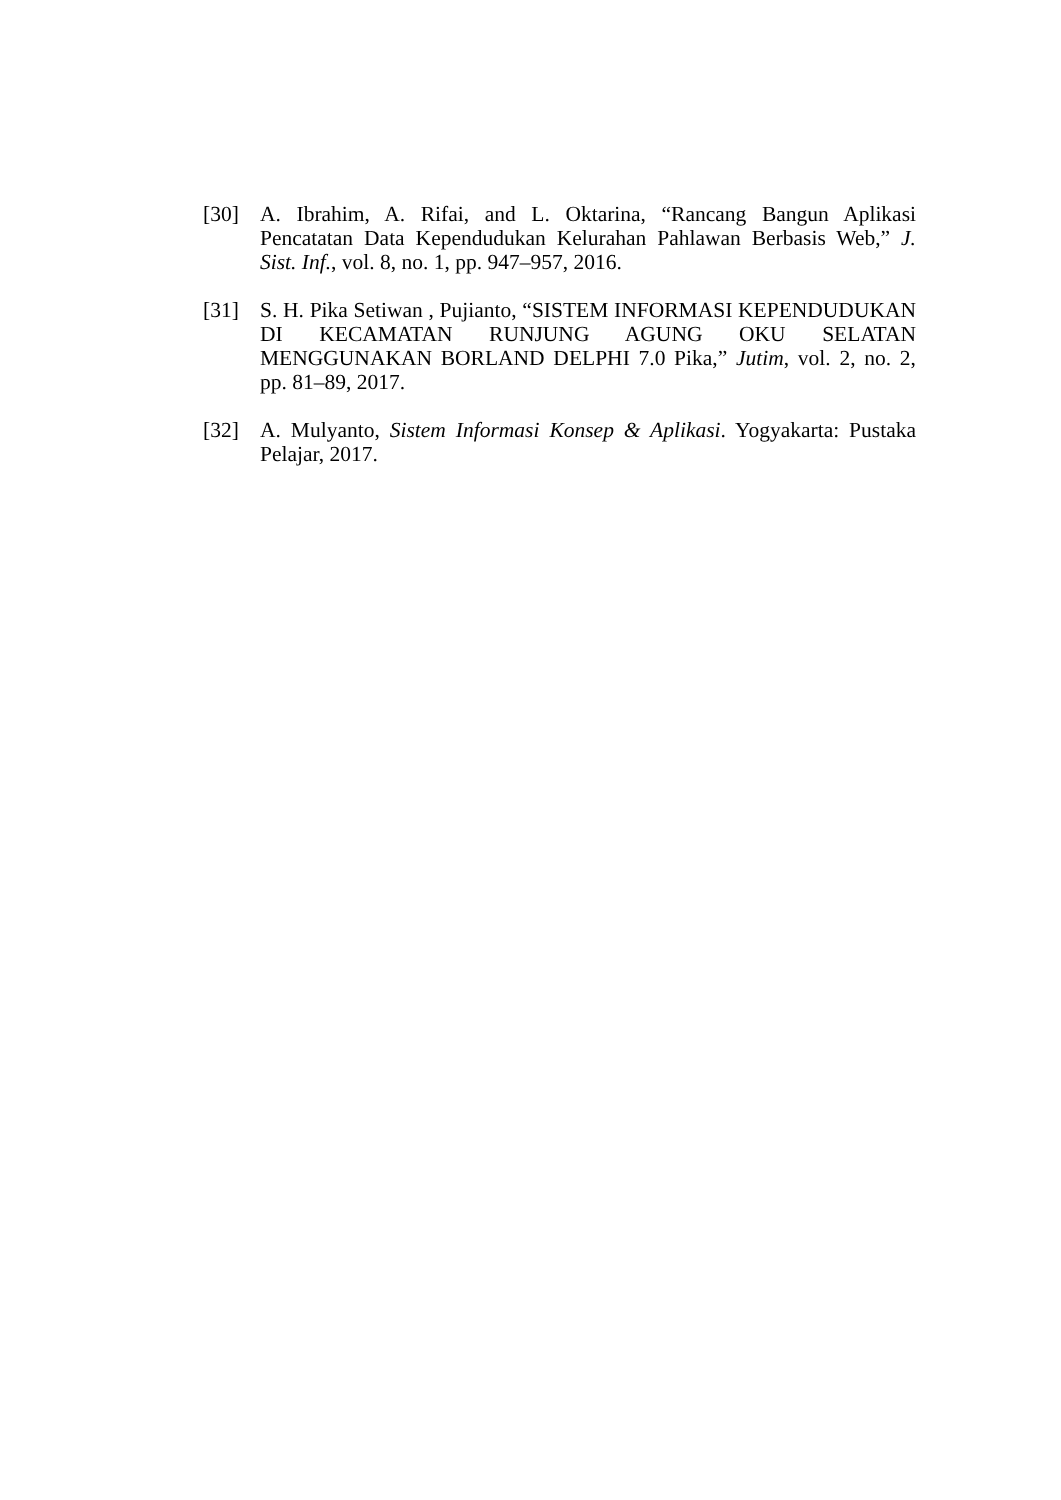[30] A. Ibrahim, A. Rifai, and L. Oktarina, “Rancang Bangun Aplikasi Pencatatan Data Kependudukan Kelurahan Pahlawan Berbasis Web,” J. Sist. Inf., vol. 8, no. 1, pp. 947–957, 2016.
[31] S. H. Pika Setiwan , Pujianto, “SISTEM INFORMASI KEPENDUDUKAN DI KECAMATAN RUNJUNG AGUNG OKU SELATAN MENGGUNAKAN BORLAND DELPHI 7.0 Pika,” Jutim, vol. 2, no. 2, pp. 81–89, 2017.
[32] A. Mulyanto, Sistem Informasi Konsep & Aplikasi. Yogyakarta: Pustaka Pelajar, 2017.